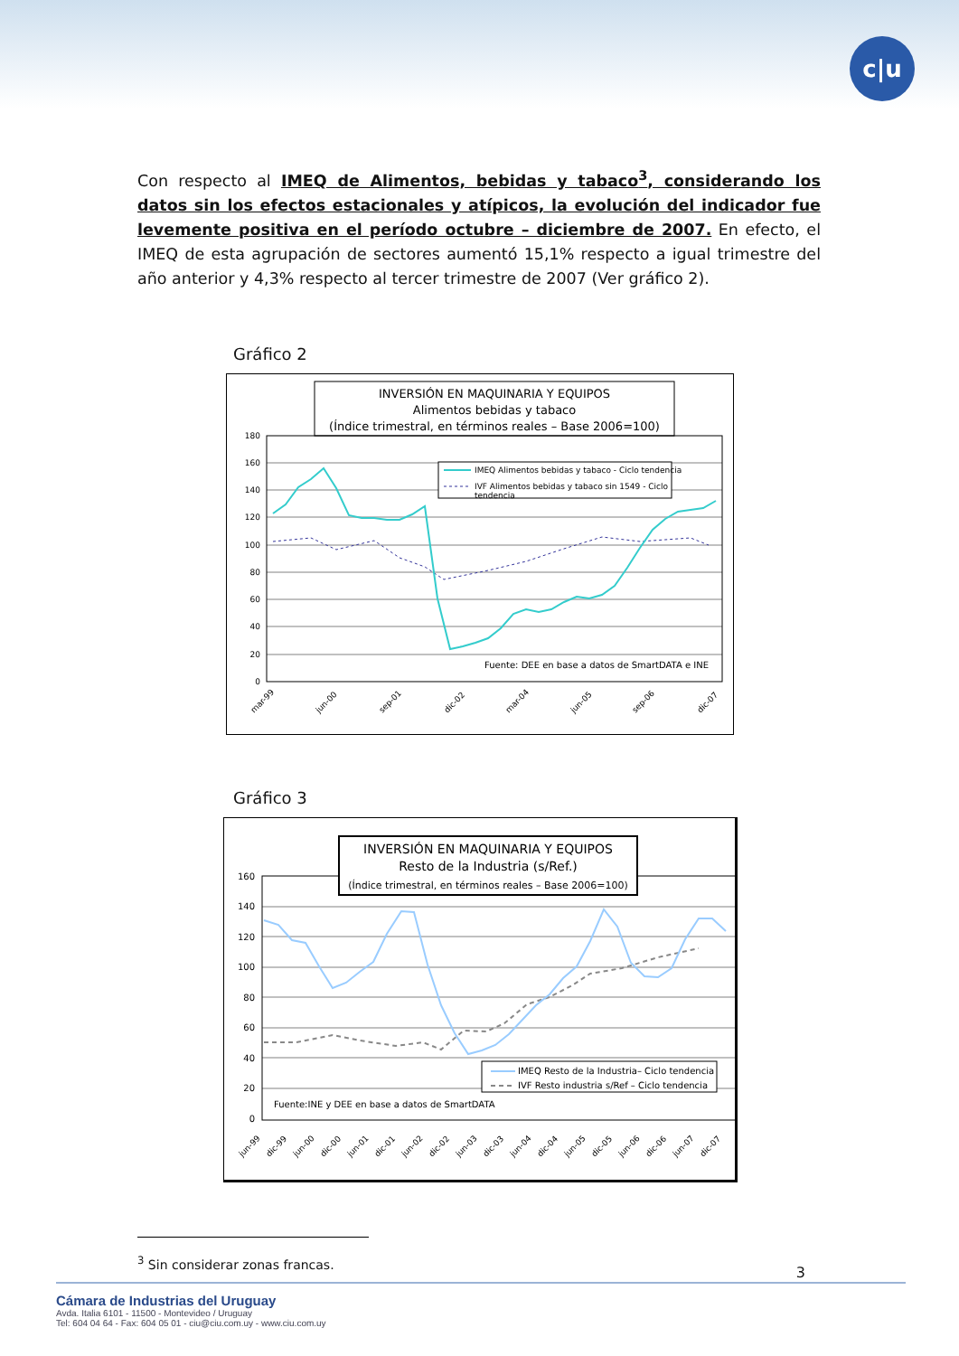c|u
Con respecto al IMEQ de Alimentos, bebidas y tabaco<sup>3</sup>, considerando los datos sin los efectos estacionales y atípicos, la evolución del indicador fue levemente positiva en el período octubre – diciembre de 2007. En efecto, el IMEQ de esta agrupación de sectores aumentó 15,1% respecto a igual trimestre del año anterior y 4,3% respecto al tercer trimestre de 2007 (Ver gráfico 2).
Gráfico 2
INVERSIÓN EN MAQUINARIA Y EQUIPOS
Alimentos bebidas y tabaco
(Índice trimestral, en términos reales – Base 2006=100)
180
160
140
120
100
80
60
40
20
0
IMEQ Alimentos bebidas y tabaco - Ciclo tendencia
IVF Alimentos bebidas y tabaco sin 1549 - Ciclo
tendencia
Fuente: DEE en base a datos de SmartDATA e INE
mar-99
jun-00
sep-01
dic-02
mar-04
jun-05
sep-06
dic-07
Gráfico 3
160
140
120
100
80
60
40
20
0
INVERSIÓN EN MAQUINARIA Y EQUIPOS
Resto de la Industria (s/Ref.)
(Índice trimestral, en términos reales – Base 2006=100)
IMEQ Resto de la Industria– Ciclo tendencia
IVF Resto industria s/Ref – Ciclo tendencia
Fuente:INE y DEE en base a datos de SmartDATA
jun-99
dic-99
jun-00
dic-00
jun-01
dic-01
jun-02
dic-02
jun-03
dic-03
jun-04
dic-04
jun-05
dic-05
jun-06
dic-06
jun-07
dic-07
<sup>3</sup> Sin considerar zonas francas.
3
Cámara de Industrias del Uruguay
Avda. Italia 6101 - 11500 - Montevideo / Uruguay
Tel: 604 04 64 - Fax: 604 05 01 - ciu@ciu.com.uy - www.ciu.com.uy